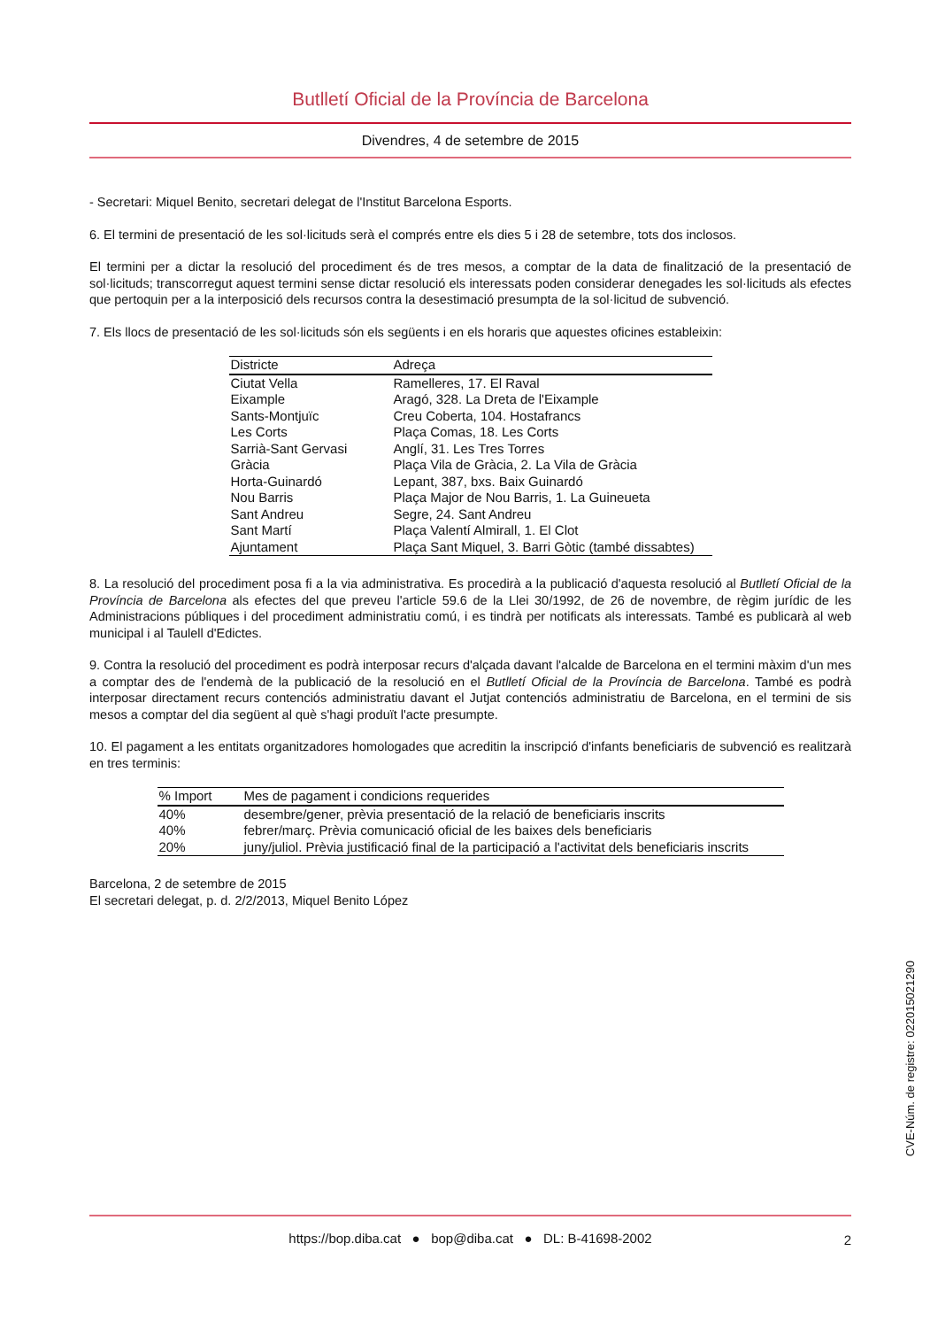Butlletí Oficial de la Província de Barcelona
Divendres, 4 de setembre de 2015
- Secretari: Miquel Benito, secretari delegat de l'Institut Barcelona Esports.
6. El termini de presentació de les sol·licituds serà el comprés entre els dies 5 i 28 de setembre, tots dos inclosos.
El termini per a dictar la resolució del procediment és de tres mesos, a comptar de la data de finalització de la presentació de sol·licituds; transcorregut aquest termini sense dictar resolució els interessats poden considerar denegades les sol·licituds als efectes que pertoquin per a la interposició dels recursos contra la desestimació presumpta de la sol·licitud de subvenció.
7. Els llocs de presentació de les sol·licituds són els següents i en els horaris que aquestes oficines estableixin:
| Districte | Adreça |
| --- | --- |
| Ciutat Vella | Ramelleres, 17. El Raval |
| Eixample | Aragó, 328. La Dreta de l'Eixample |
| Sants-Montjuïc | Creu Coberta, 104. Hostafrancs |
| Les Corts | Plaça Comas, 18. Les Corts |
| Sarrià-Sant Gervasi | Anglí, 31. Les Tres Torres |
| Gràcia | Plaça Vila de Gràcia, 2. La Vila de Gràcia |
| Horta-Guinardó | Lepant, 387, bxs. Baix Guinardó |
| Nou Barris | Plaça Major de Nou Barris, 1. La Guineueta |
| Sant Andreu | Segre, 24. Sant Andreu |
| Sant Martí | Plaça Valentí Almirall, 1. El Clot |
| Ajuntament | Plaça Sant Miquel, 3. Barri Gòtic (també dissabtes) |
8. La resolució del procediment posa fi a la via administrativa. Es procedirà a la publicació d'aquesta resolució al Butlletí Oficial de la Província de Barcelona als efectes del que preveu l'article 59.6 de la Llei 30/1992, de 26 de novembre, de règim jurídic de les Administracions públiques i del procediment administratiu comú, i es tindrà per notificats als interessats. També es publicarà al web municipal i al Taulell d'Edictes.
9. Contra la resolució del procediment es podrà interposar recurs d'alçada davant l'alcalde de Barcelona en el termini màxim d'un mes a comptar des de l'endemà de la publicació de la resolució en el Butlletí Oficial de la Província de Barcelona. També es podrà interposar directament recurs contenciós administratiu davant el Jutjat contenciós administratiu de Barcelona, en el termini de sis mesos a comptar del dia següent al què s'hagi produït l'acte presumpte.
10. El pagament a les entitats organitzadores homologades que acreditin la inscripció d'infants beneficiaris de subvenció es realitzarà en tres terminis:
| % Import | Mes de pagament i condicions requerides |
| --- | --- |
| 40% | desembre/gener, prèvia presentació de la relació de beneficiaris inscrits |
| 40% | febrer/març. Prèvia comunicació oficial de les baixes dels beneficiaris |
| 20% | juny/juliol. Prèvia justificació final de la participació a l'activitat dels beneficiaris inscrits |
Barcelona, 2 de setembre de 2015
El secretari delegat, p. d. 2/2/2013, Miquel Benito López
CVE-Núm. de registre: 022015021290
https://bop.diba.cat ● bop@diba.cat ● DL: B-41698-2002 2